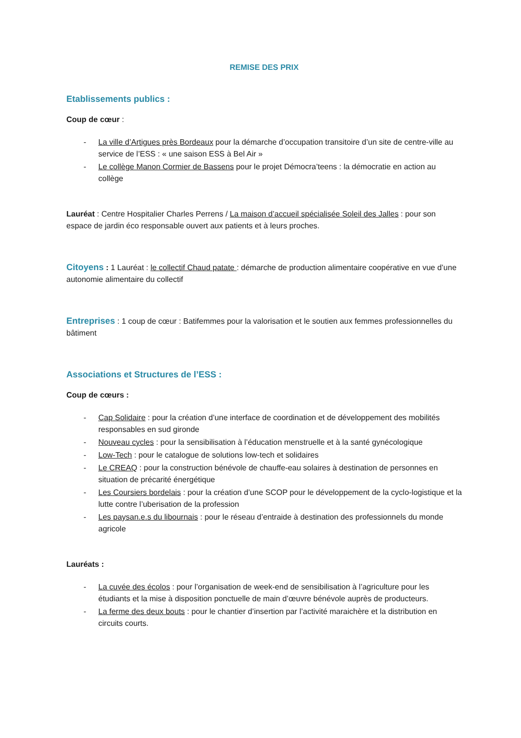REMISE DES PRIX
Etablissements publics :
Coup de cœur :
- La ville d’Artigues près Bordeaux pour la démarche d’occupation transitoire d’un site de centre-ville au service de l’ESS : « une saison ESS à Bel Air »
- Le collège Manon Cormier de Bassens pour le projet Démocra’teens : la démocratie en action au collège
Lauréat : Centre Hospitalier Charles Perrens / La maison d’accueil spécialisée Soleil des Jalles : pour son espace de jardin éco responsable ouvert aux patients et à leurs proches.
Citoyens : 1 Lauréat : le collectif Chaud patate : démarche de production alimentaire coopérative en vue d’une autonomie alimentaire du collectif
Entreprises : 1 coup de cœur : Batifemmes pour la valorisation et le soutien aux femmes professionnelles du bâtiment
Associations et Structures de l’ESS :
Coup de cœurs :
- Cap Solidaire : pour la création d’une interface de coordination et de développement des mobilités responsables en sud gironde
- Nouveau cycles : pour la sensibilisation à l’éducation menstruelle et à la santé gynécologique
- Low-Tech : pour le catalogue de solutions low-tech et solidaires
- Le CREAQ : pour la construction bénévole de chauffe-eau solaires à destination de personnes en situation de précarité énergétique
- Les Coursiers bordelais : pour la création d’une SCOP pour le développement de la cyclo-logistique et la lutte contre l’uberisation de la profession
- Les paysan.e.s du libournais : pour le réseau d’entraide à destination des professionnels du monde agricole
Lauréats :
- La cuvée des écolos : pour l’organisation de week-end de sensibilisation à l’agriculture pour les étudiants et la mise à disposition ponctuelle de main d’œuvre bénévole auprès de producteurs.
- La ferme des deux bouts : pour le chantier d’insertion par l’activité maraichère et la distribution en circuits courts.